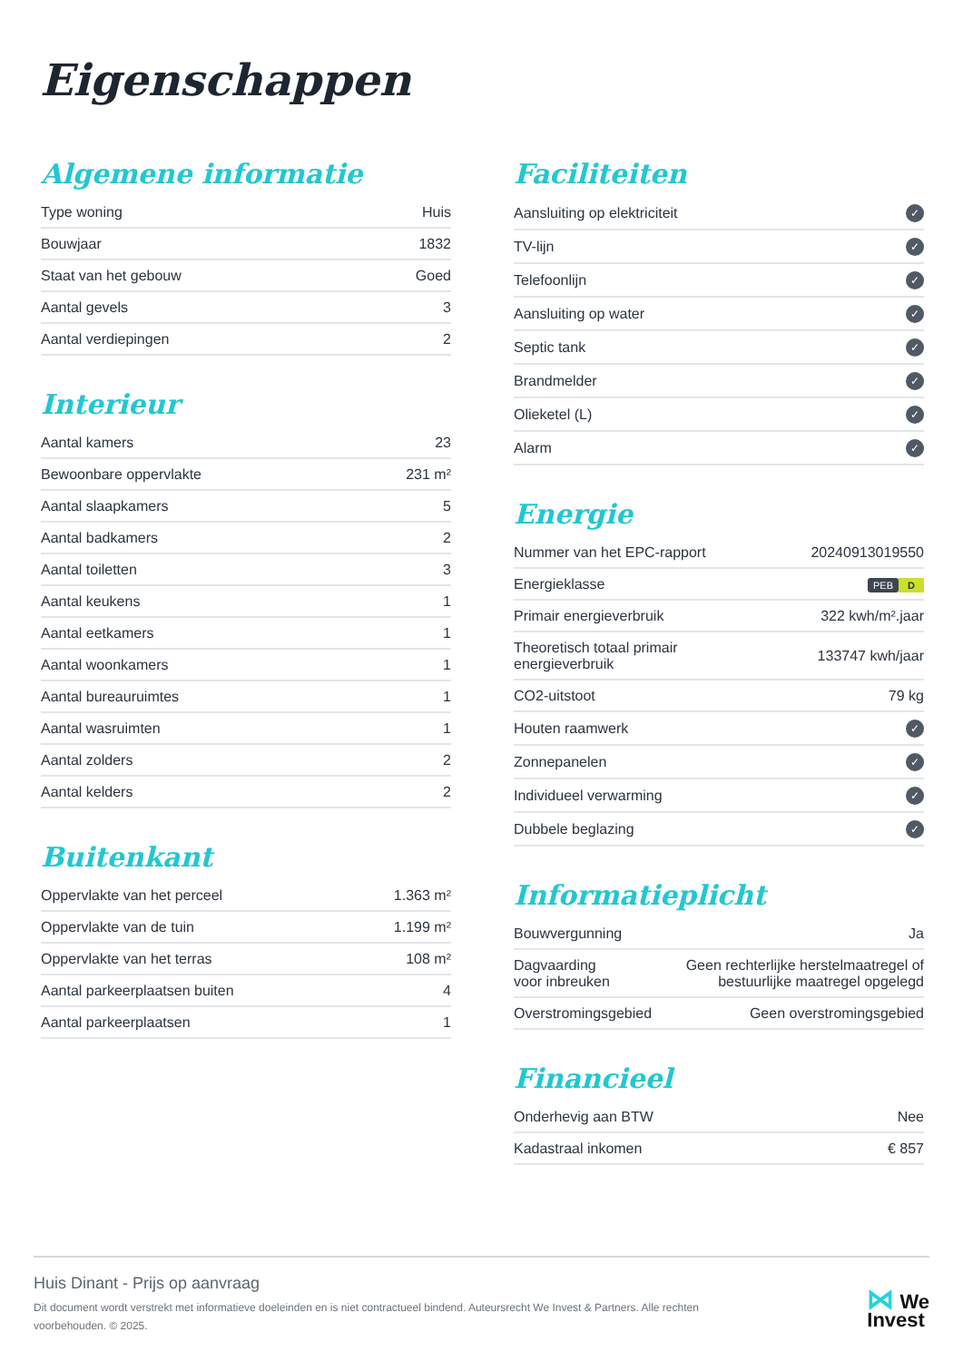Eigenschappen
Algemene informatie
| Type woning | Huis |
| Bouwjaar | 1832 |
| Staat van het gebouw | Goed |
| Aantal gevels | 3 |
| Aantal verdiepingen | 2 |
Interieur
| Aantal kamers | 23 |
| Bewoonbare oppervlakte | 231 m² |
| Aantal slaapkamers | 5 |
| Aantal badkamers | 2 |
| Aantal toiletten | 3 |
| Aantal keukens | 1 |
| Aantal eetkamers | 1 |
| Aantal woonkamers | 1 |
| Aantal bureauruimtes | 1 |
| Aantal wasruimten | 1 |
| Aantal zolders | 2 |
| Aantal kelders | 2 |
Buitenkant
| Oppervlakte van het perceel | 1.363 m² |
| Oppervlakte van de tuin | 1.199 m² |
| Oppervlakte van het terras | 108 m² |
| Aantal parkeerplaatsen buiten | 4 |
| Aantal parkeerplaatsen | 1 |
Faciliteiten
| Aansluiting op elektriciteit | ✓ |
| TV-lijn | ✓ |
| Telefoonlijn | ✓ |
| Aansluiting op water | ✓ |
| Septic tank | ✓ |
| Brandmelder | ✓ |
| Olieketel (L) | ✓ |
| Alarm | ✓ |
Energie
| Nummer van het EPC-rapport | 20240913019550 |
| Energieklasse | PEB D |
| Primair energieverbruik | 322 kwh/m².jaar |
| Theoretisch totaal primair energieverbruik | 133747 kwh/jaar |
| CO2-uitstoot | 79 kg |
| Houten raamwerk | ✓ |
| Zonnepanelen | ✓ |
| Individueel verwarming | ✓ |
| Dubbele beglazing | ✓ |
Informatieplicht
| Bouwvergunning | Ja |
| Dagvaarding voor inbreuken | Geen rechterlijke herstelmaatregel of bestuurlijke maatregel opgelegd |
| Overstromingsgebied | Geen overstromingsgebied |
Financieel
| Onderhevig aan BTW | Nee |
| Kadastraal inkomen | € 857 |
Huis Dinant - Prijs op aanvraag
Dit document wordt verstrekt met informatieve doeleinden en is niet contractueel bindend. Auteursrecht We Invest & Partners. Alle rechten voorbehouden. © 2025.
⋈ We
Invest